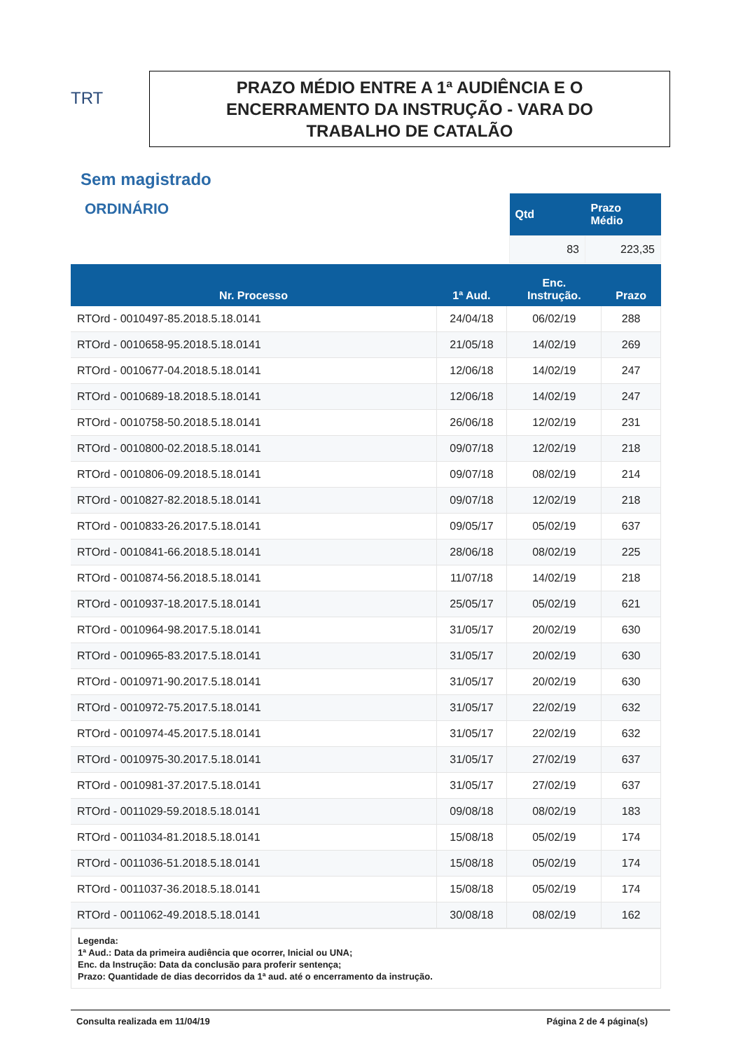TRT
PRAZO MÉDIO ENTRE A 1ª AUDIÊNCIA E O
ENCERRAMENTO DA INSTRUÇÃO - VARA DO
TRABALHO DE CATALÃO
Sem magistrado
ORDINÁRIO
| Qtd | Prazo Médio |
| --- | --- |
| 83 | 223,35 |
| Nr. Processo | 1ª Aud. | Enc. Instrução. | Prazo |
| --- | --- | --- | --- |
| RTOrd - 0010497-85.2018.5.18.0141 | 24/04/18 | 06/02/19 | 288 |
| RTOrd - 0010658-95.2018.5.18.0141 | 21/05/18 | 14/02/19 | 269 |
| RTOrd - 0010677-04.2018.5.18.0141 | 12/06/18 | 14/02/19 | 247 |
| RTOrd - 0010689-18.2018.5.18.0141 | 12/06/18 | 14/02/19 | 247 |
| RTOrd - 0010758-50.2018.5.18.0141 | 26/06/18 | 12/02/19 | 231 |
| RTOrd - 0010800-02.2018.5.18.0141 | 09/07/18 | 12/02/19 | 218 |
| RTOrd - 0010806-09.2018.5.18.0141 | 09/07/18 | 08/02/19 | 214 |
| RTOrd - 0010827-82.2018.5.18.0141 | 09/07/18 | 12/02/19 | 218 |
| RTOrd - 0010833-26.2017.5.18.0141 | 09/05/17 | 05/02/19 | 637 |
| RTOrd - 0010841-66.2018.5.18.0141 | 28/06/18 | 08/02/19 | 225 |
| RTOrd - 0010874-56.2018.5.18.0141 | 11/07/18 | 14/02/19 | 218 |
| RTOrd - 0010937-18.2017.5.18.0141 | 25/05/17 | 05/02/19 | 621 |
| RTOrd - 0010964-98.2017.5.18.0141 | 31/05/17 | 20/02/19 | 630 |
| RTOrd - 0010965-83.2017.5.18.0141 | 31/05/17 | 20/02/19 | 630 |
| RTOrd - 0010971-90.2017.5.18.0141 | 31/05/17 | 20/02/19 | 630 |
| RTOrd - 0010972-75.2017.5.18.0141 | 31/05/17 | 22/02/19 | 632 |
| RTOrd - 0010974-45.2017.5.18.0141 | 31/05/17 | 22/02/19 | 632 |
| RTOrd - 0010975-30.2017.5.18.0141 | 31/05/17 | 27/02/19 | 637 |
| RTOrd - 0010981-37.2017.5.18.0141 | 31/05/17 | 27/02/19 | 637 |
| RTOrd - 0011029-59.2018.5.18.0141 | 09/08/18 | 08/02/19 | 183 |
| RTOrd - 0011034-81.2018.5.18.0141 | 15/08/18 | 05/02/19 | 174 |
| RTOrd - 0011036-51.2018.5.18.0141 | 15/08/18 | 05/02/19 | 174 |
| RTOrd - 0011037-36.2018.5.18.0141 | 15/08/18 | 05/02/19 | 174 |
| RTOrd - 0011062-49.2018.5.18.0141 | 30/08/18 | 08/02/19 | 162 |
Legenda:
1ª Aud.: Data da primeira audiência que ocorrer, Inicial ou UNA;
Enc. da Instrução: Data da conclusão para proferir sentença;
Prazo: Quantidade de dias decorridos da 1ª aud. até o encerramento da instrução.
Consulta realizada em 11/04/19 Página 2 de 4 página(s)